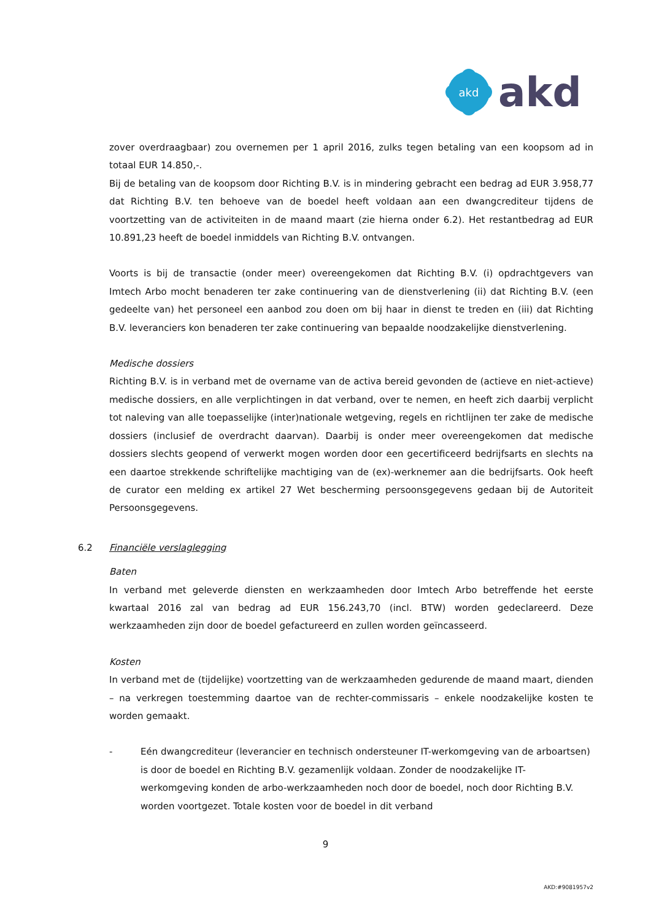akd
akd
zover overdraagbaar) zou overnemen per 1 april 2016, zulks tegen betaling van een koopsom ad in totaal EUR 14.850,-.
Bij de betaling van de koopsom door Richting B.V. is in mindering gebracht een bedrag ad EUR 3.958,77 dat Richting B.V. ten behoeve van de boedel heeft voldaan aan een dwangcrediteur tijdens de voortzetting van de activiteiten in de maand maart (zie hierna onder 6.2). Het restantbedrag ad EUR 10.891,23 heeft de boedel inmiddels van Richting B.V. ontvangen.
Voorts is bij de transactie (onder meer) overeengekomen dat Richting B.V. (i) opdrachtgevers van Imtech Arbo mocht benaderen ter zake continuering van de dienstverlening (ii) dat Richting B.V. (een gedeelte van) het personeel een aanbod zou doen om bij haar in dienst te treden en (iii) dat Richting B.V. leveranciers kon benaderen ter zake continuering van bepaalde noodzakelijke dienstverlening.
Medische dossiers
Richting B.V. is in verband met de overname van de activa bereid gevonden de (actieve en niet-actieve) medische dossiers, en alle verplichtingen in dat verband, over te nemen, en heeft zich daarbij verplicht tot naleving van alle toepasselijke (inter)nationale wetgeving, regels en richtlijnen ter zake de medische dossiers (inclusief de overdracht daarvan). Daarbij is onder meer overeengekomen dat medische dossiers slechts geopend of verwerkt mogen worden door een gecertificeerd bedrijfsarts en slechts na een daartoe strekkende schriftelijke machtiging van de (ex)-werknemer aan die bedrijfsarts. Ook heeft de curator een melding ex artikel 27 Wet bescherming persoonsgegevens gedaan bij de Autoriteit Persoonsgegevens.
6.2 Financiële verslaglegging
Baten
In verband met geleverde diensten en werkzaamheden door Imtech Arbo betreffende het eerste kwartaal 2016 zal van bedrag ad EUR 156.243,70 (incl. BTW) worden gedeclareerd. Deze werkzaamheden zijn door de boedel gefactureerd en zullen worden geïncasseerd.
Kosten
In verband met de (tijdelijke) voortzetting van de werkzaamheden gedurende de maand maart, dienden – na verkregen toestemming daartoe van de rechter-commissaris – enkele noodzakelijke kosten te worden gemaakt.
- Eén dwangcrediteur (leverancier en technisch ondersteuner IT-werkomgeving van de arboartsen) is door de boedel en Richting B.V. gezamenlijk voldaan. Zonder de noodzakelijke IT-werkomgeving konden de arbo-werkzaamheden noch door de boedel, noch door Richting B.V. worden voortgezet. Totale kosten voor de boedel in dit verband
9
AKD:#9081957v2